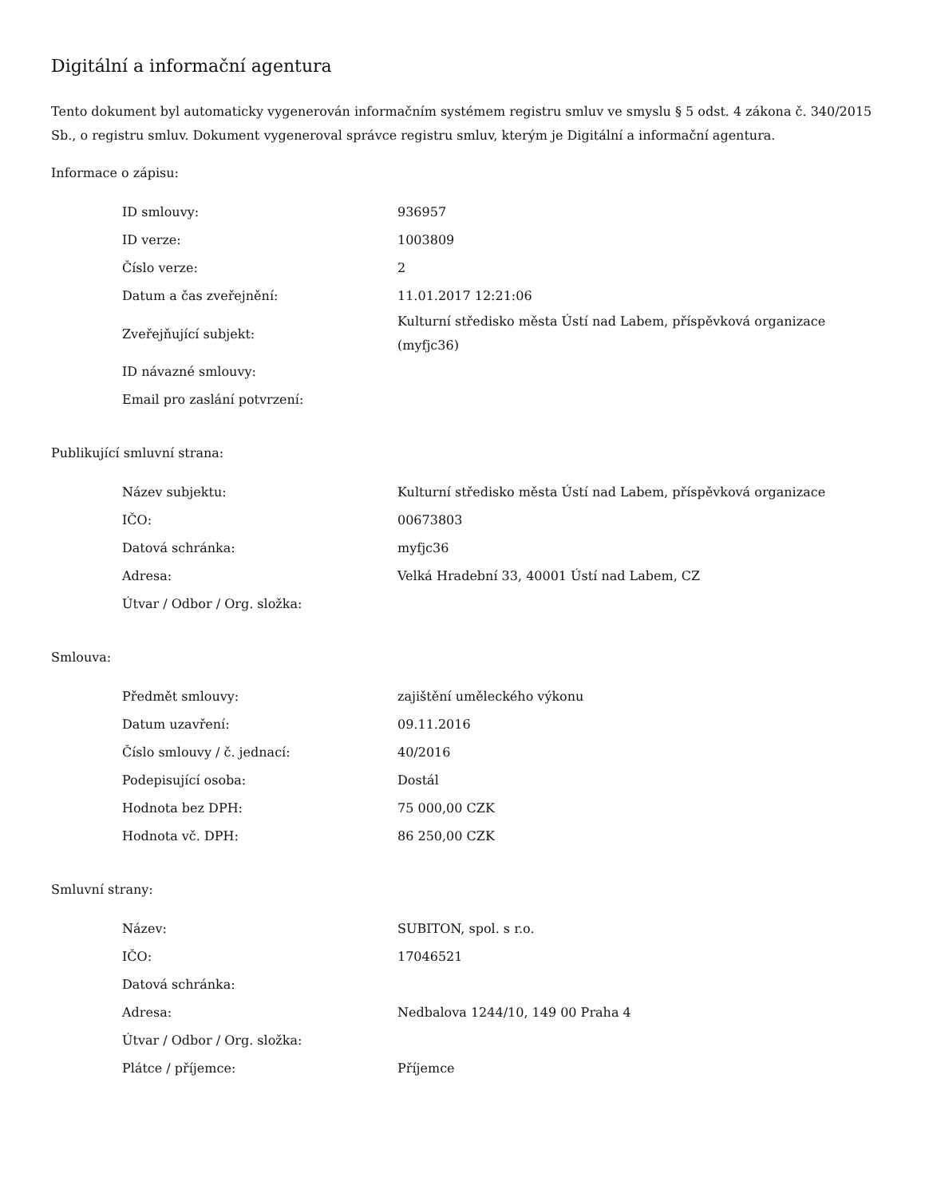Digitální a informační agentura
Tento dokument byl automaticky vygenerován informačním systémem registru smluv ve smyslu § 5 odst. 4 zákona č. 340/2015 Sb., o registru smluv. Dokument vygeneroval správce registru smluv, kterým je Digitální a informační agentura.
Informace o zápisu:
| ID smlouvy: | 936957 |
| ID verze: | 1003809 |
| Číslo verze: | 2 |
| Datum a čas zveřejnění: | 11.01.2017 12:21:06 |
| Zveřejňující subjekt: | Kulturní středisko města Ústí nad Labem, příspěvková organizace (myfjc36) |
| ID návazné smlouvy: | |
| Email pro zaslání potvrzení: | |
Publikující smluvní strana:
| Název subjektu: | Kulturní středisko města Ústí nad Labem, příspěvková organizace |
| IČO: | 00673803 |
| Datová schránka: | myfjc36 |
| Adresa: | Velká Hradební 33, 40001 Ústí nad Labem, CZ |
| Útvar / Odbor / Org. složka: | |
Smlouva:
| Předmět smlouvy: | zajištění uměleckého výkonu |
| Datum uzavření: | 09.11.2016 |
| Číslo smlouvy / č. jednací: | 40/2016 |
| Podepisující osoba: | Dostál |
| Hodnota bez DPH: | 75 000,00 CZK |
| Hodnota vč. DPH: | 86 250,00 CZK |
Smluvní strany:
| Název: | SUBITON, spol. s r.o. |
| IČO: | 17046521 |
| Datová schránka: | |
| Adresa: | Nedbalova 1244/10, 149 00 Praha 4 |
| Útvar / Odbor / Org. složka: | |
| Plátce / příjemce: | Příjemce |